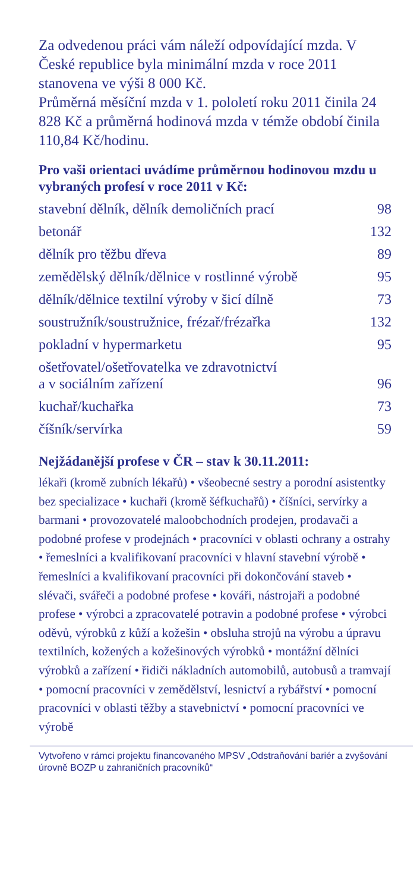Za odvedenou práci vám náleží odpovídající mzda. V České republice byla minimální mzda v roce 2011 stanovena ve výši 8 000 Kč.
Průměrná měsíční mzda v 1. pololetí roku 2011 činila 24 828 Kč a průměrná hodinová mzda v témže období činila 110,84 Kč/hodinu.
Pro vaši orientaci uvádíme průměrnou hodinovou mzdu u vybraných profesí v roce 2011 v Kč:
| stavební dělník, dělník demoličních prací | 98 |
| betonář | 132 |
| dělník pro těžbu dřeva | 89 |
| zemědělský dělník/dělnice v rostlinné výrobě | 95 |
| dělník/dělnice textilní výroby v šicí dílně | 73 |
| soustružník/soustružnice, frézař/frézařka | 132 |
| pokladní v hypermarketu | 95 |
| ošetřovatel/ošetřovatelka ve zdravotnictví a v sociálním zařízení | 96 |
| kuchař/kuchařka | 73 |
| číšník/servírka | 59 |
Nejžádanější profese v ČR – stav k 30.11.2011:
lékaři (kromě zubních lékařů) • všeobecné sestry a porodní asistentky bez specializace • kuchaři (kromě šéfkuchařů) • číšníci, servírky a barmani • provozovatelé maloobchodních prodejen, prodavači a podobné profese v prodejnách • pracovníci v oblasti ochrany a ostrahy • řemeslníci a kvalifikovaní pracovníci v hlavní stavební výrobě • řemeslníci a kvalifikovaní pracovníci při dokončování staveb • slévači, svářeči a podobné profese • kováři, nástrojaři a podobné profese • výrobci a zpracovatelé potravin a podobné profese • výrobci oděvů, výrobků z kůží a kožešin • obsluha strojů na výrobu a úpravu textilních, kožených a kožešinových výrobků • montážní dělníci výrobků a zařízení • řidiči nákladních automobilů, autobusů a tramvají • pomocní pracovníci v zemědělství, lesnictví a rybářství • pomocní pracovníci v oblasti těžby a stavebnictví • pomocní pracovníci ve výrobě
Vytvořeno v rámci projektu financovaného MPSV „Odstraňování bariér a zvyšování úrovně BOZP u zahraničních pracovníků“